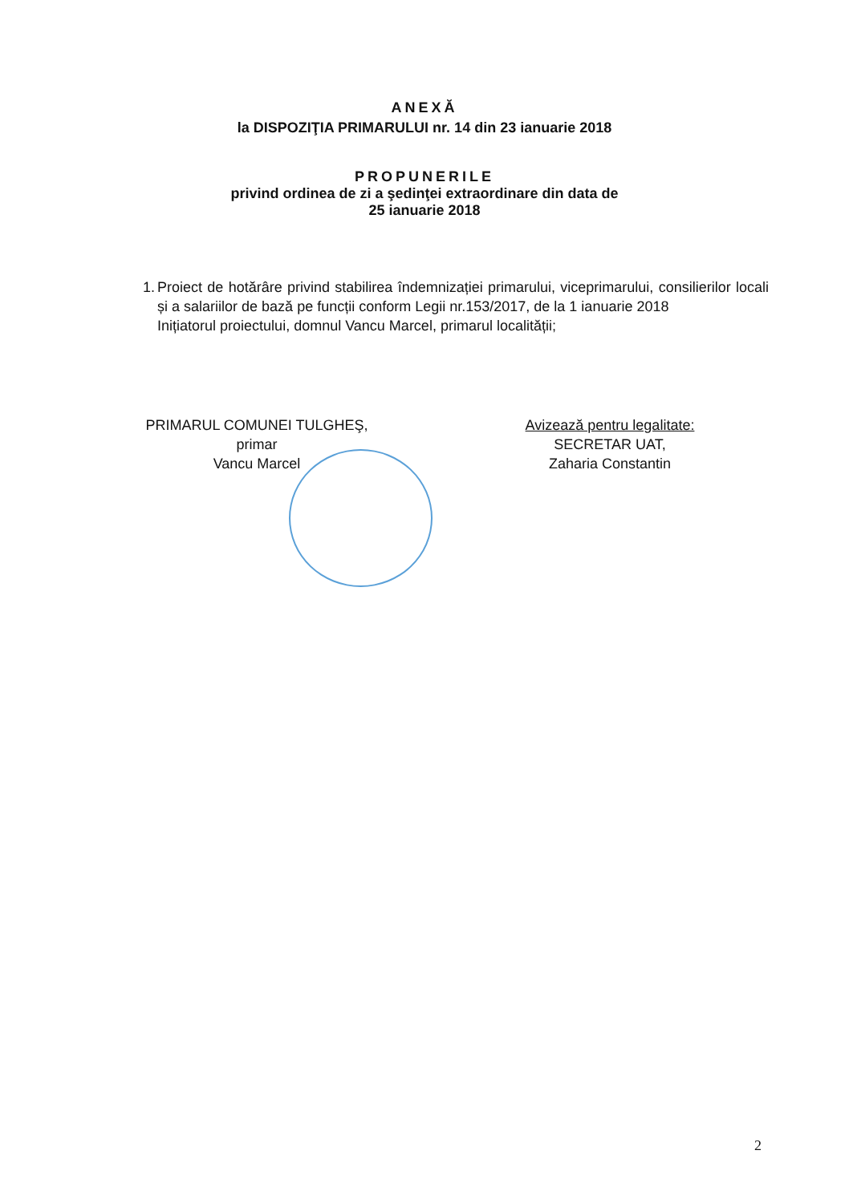ANEXĂ
la DISPOZIŢIA PRIMARULUI nr. 14 din 23 ianuarie 2018
PROPUNERILE
privind ordinea de zi a şedinţei extraordinare din data de
25 ianuarie 2018
1. Proiect de hotărâre privind stabilirea îndemnizației primarului, viceprimarului, consilierilor locali și a salariilor de bază pe funcții conform Legii nr.153/2017, de la 1 ianuarie 2018
Inițiatorul proiectului, domnul Vancu Marcel, primarul localității;
PRIMARUL COMUNEI TULGHEŞ,
primar
Vancu Marcel
Avizează pentru legalitate:
SECRETAR UAT,
Zaharia Constantin
2